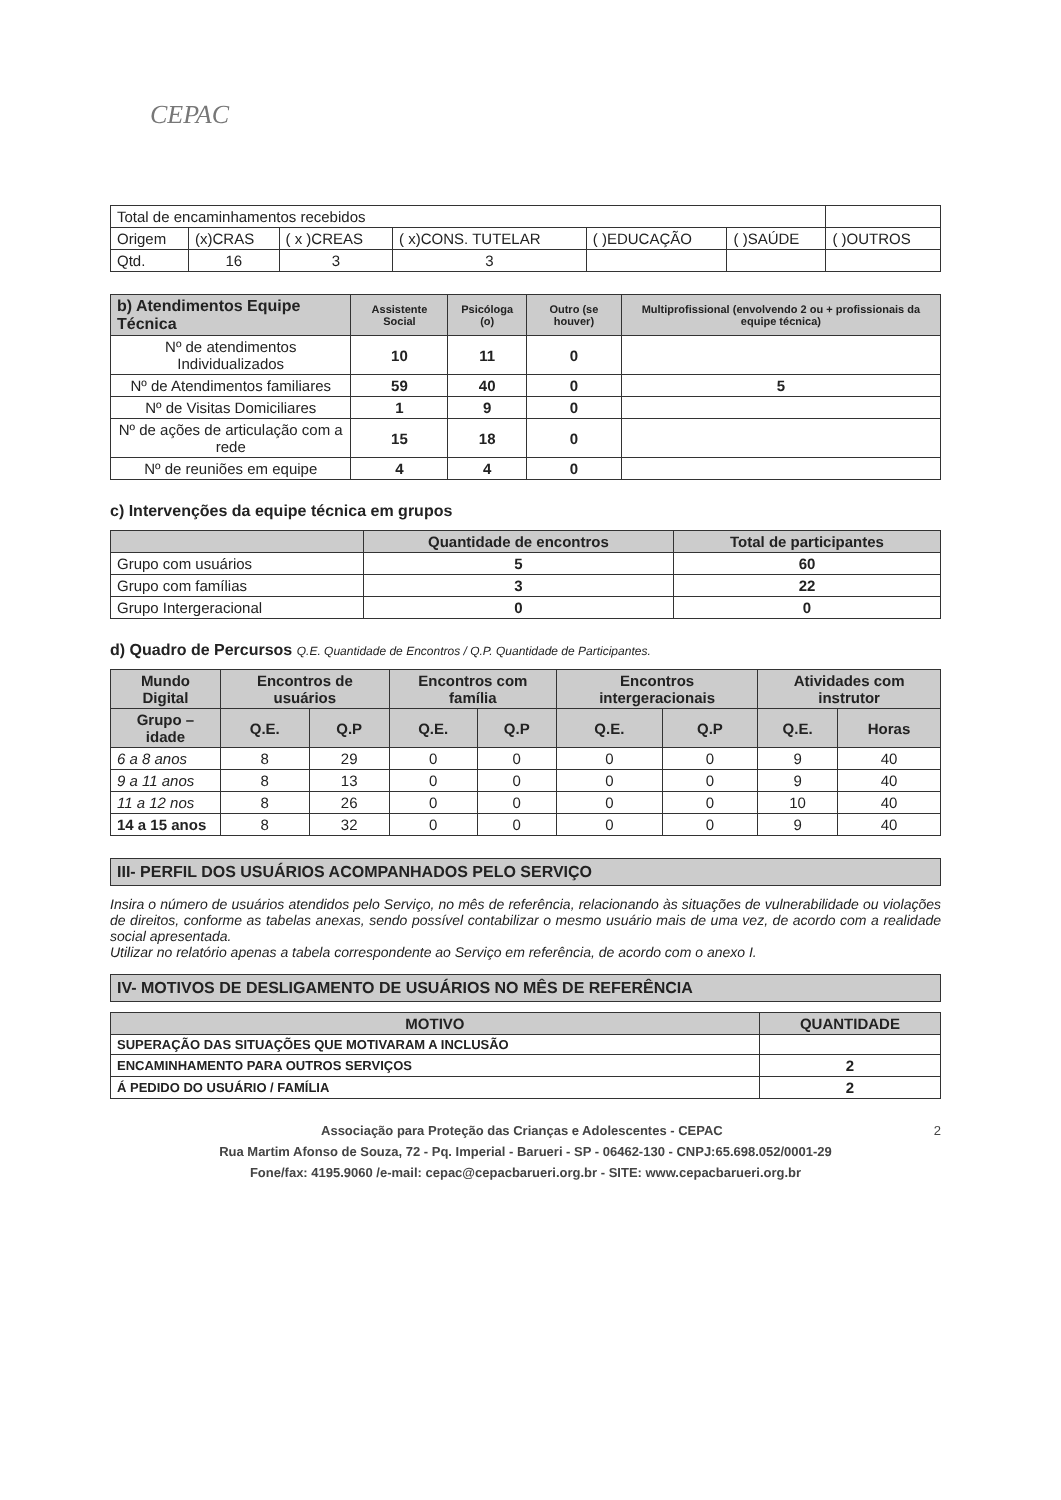CEPAC
| Total de encaminhamentos recebidos | | | | | | |
| Origem | (x)CRAS | ( x )CREAS | ( x)CONS. TUTELAR | ( )EDUCAÇÃO | ( )SAÚDE | ( )OUTROS |
| Qtd. | 16 | 3 | 3 | | | |
| b) Atendimentos Equipe Técnica | Assistente Social | Psicóloga (o) | Outro (se houver) | Multiprofissional (envolvendo 2 ou + profissionais da equipe técnica) |
| --- | --- | --- | --- | --- |
| Nº de atendimentos Individualizados | 10 | 11 | 0 | |
| Nº de Atendimentos familiares | 59 | 40 | 0 | 5 |
| Nº de Visitas Domiciliares | 1 | 9 | 0 | |
| Nº de ações de articulação com a rede | 15 | 18 | 0 | |
| Nº de reuniões em equipe | 4 | 4 | 0 | |
c) Intervenções da equipe técnica em grupos
| | Quantidade de encontros | Total de participantes |
| --- | --- | --- |
| Grupo com usuários | 5 | 60 |
| Grupo com famílias | 3 | 22 |
| Grupo Intergeracional | 0 | 0 |
d) Quadro de Percursos Q.E. Quantidade de Encontros / Q.P. Quantidade de Participantes.
| Mundo Digital | Encontros de usuários | | Encontros com família | | Encontros intergeracionais | | Atividades com instrutor | |
| --- | --- | --- | --- | --- | --- | --- | --- | --- |
| Grupo – idade | Q.E. | Q.P | Q.E. | Q.P | Q.E. | Q.P | Q.E. | Horas |
| 6 a 8 anos | 8 | 29 | 0 | 0 | 0 | 0 | 9 | 40 |
| 9 a 11 anos | 8 | 13 | 0 | 0 | 0 | 0 | 9 | 40 |
| 11 a 12 nos | 8 | 26 | 0 | 0 | 0 | 0 | 10 | 40 |
| 14 a 15 anos | 8 | 32 | 0 | 0 | 0 | 0 | 9 | 40 |
III- PERFIL DOS USUÁRIOS ACOMPANHADOS PELO SERVIÇO
Insira o número de usuários atendidos pelo Serviço, no mês de referência, relacionando às situações de vulnerabilidade ou violações de direitos, conforme as tabelas anexas, sendo possível contabilizar o mesmo usuário mais de uma vez, de acordo com a realidade social apresentada.
Utilizar no relatório apenas a tabela correspondente ao Serviço em referência, de acordo com o anexo I.
IV- MOTIVOS DE DESLIGAMENTO DE USUÁRIOS NO MÊS DE REFERÊNCIA
| MOTIVO | QUANTIDADE |
| --- | --- |
| SUPERAÇÃO DAS SITUAÇÕES QUE MOTIVARAM A INCLUSÃO | |
| ENCAMINHAMENTO PARA OUTROS SERVIÇOS | 2 |
| Á PEDIDO DO USUÁRIO / FAMÍLIA | 2 |
Associação para Proteção das Crianças e Adolescentes - CEPAC 2
Rua Martim Afonso de Souza, 72 - Pq. Imperial - Barueri - SP - 06462-130 - CNPJ:65.698.052/0001-29
Fone/fax: 4195.9060 /e-mail: cepac@cepacbarueri.org.br - SITE: www.cepacbarueri.org.br